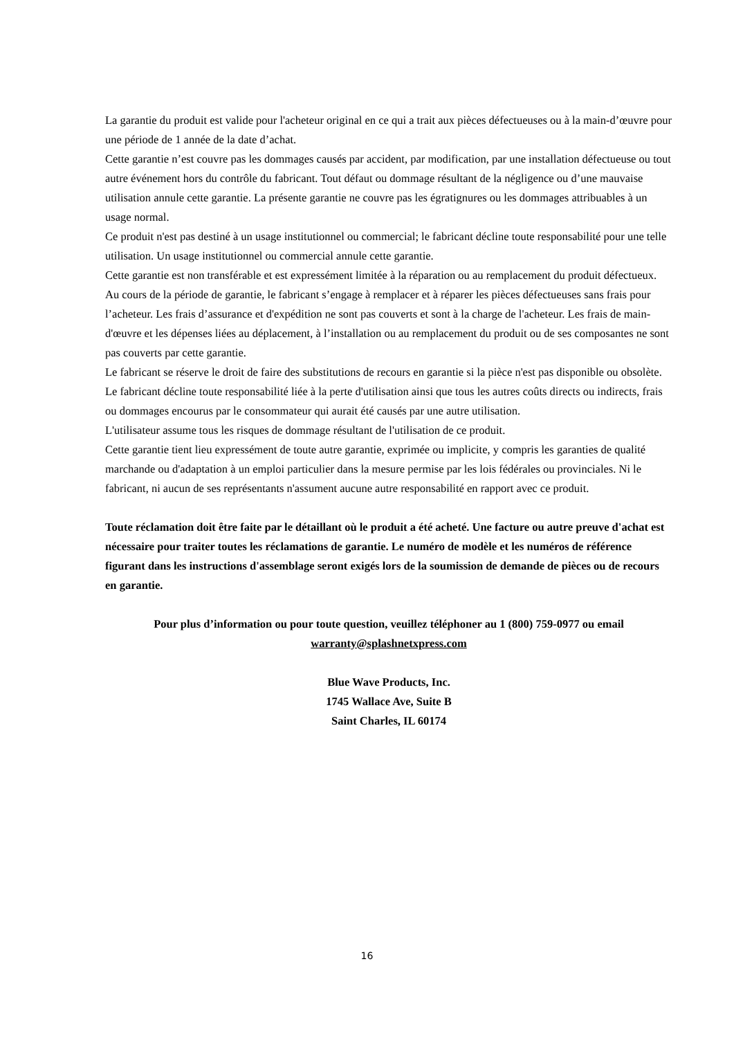La garantie du produit est valide pour l'acheteur original en ce qui a trait aux pièces défectueuses ou à la main-d’œuvre pour une période de 1 année de la date d’achat.
Cette garantie n’est couvre pas les dommages causés par accident, par modification, par une installation défectueuse ou tout autre événement hors du contrôle du fabricant. Tout défaut ou dommage résultant de la négligence ou d’une mauvaise utilisation annule cette garantie. La présente garantie ne couvre pas les égratignures ou les dommages attribuables à un usage normal.
Ce produit n'est pas destiné à un usage institutionnel ou commercial; le fabricant décline toute responsabilité pour une telle utilisation. Un usage institutionnel ou commercial annule cette garantie.
Cette garantie est non transférable et est expressément limitée à la réparation ou au remplacement du produit défectueux. Au cours de la période de garantie, le fabricant s’engage à remplacer et à réparer les pièces défectueuses sans frais pour l’acheteur. Les frais d’assurance et d'expédition ne sont pas couverts et sont à la charge de l'acheteur. Les frais de main-d'œuvre et les dépenses liées au déplacement, à l’installation ou au remplacement du produit ou de ses composantes ne sont pas couverts par cette garantie.
Le fabricant se réserve le droit de faire des substitutions de recours en garantie si la pièce n'est pas disponible ou obsolète.
Le fabricant décline toute responsabilité liée à la perte d'utilisation ainsi que tous les autres coûts directs ou indirects, frais ou dommages encourus par le consommateur qui aurait été causés par une autre utilisation.
L'utilisateur assume tous les risques de dommage résultant de l'utilisation de ce produit.
Cette garantie tient lieu expressément de toute autre garantie, exprimée ou implicite, y compris les garanties de qualité marchande ou d'adaptation à un emploi particulier dans la mesure permise par les lois fédérales ou provinciales. Ni le fabricant, ni aucun de ses représentants n'assument aucune autre responsabilité en rapport avec ce produit.
Toute réclamation doit être faite par le détaillant où le produit a été acheté. Une facture ou autre preuve d'achat est nécessaire pour traiter toutes les réclamations de garantie. Le numéro de modèle et les numéros de référence figurant dans les instructions d'assemblage seront exigés lors de la soumission de demande de pièces ou de recours en garantie.
Pour plus d’information ou pour toute question, veuillez téléphoner au 1 (800) 759-0977 ou email
warranty@splashnetxpress.com
Blue Wave Products, Inc.
1745 Wallace Ave, Suite B
Saint Charles, IL 60174
16